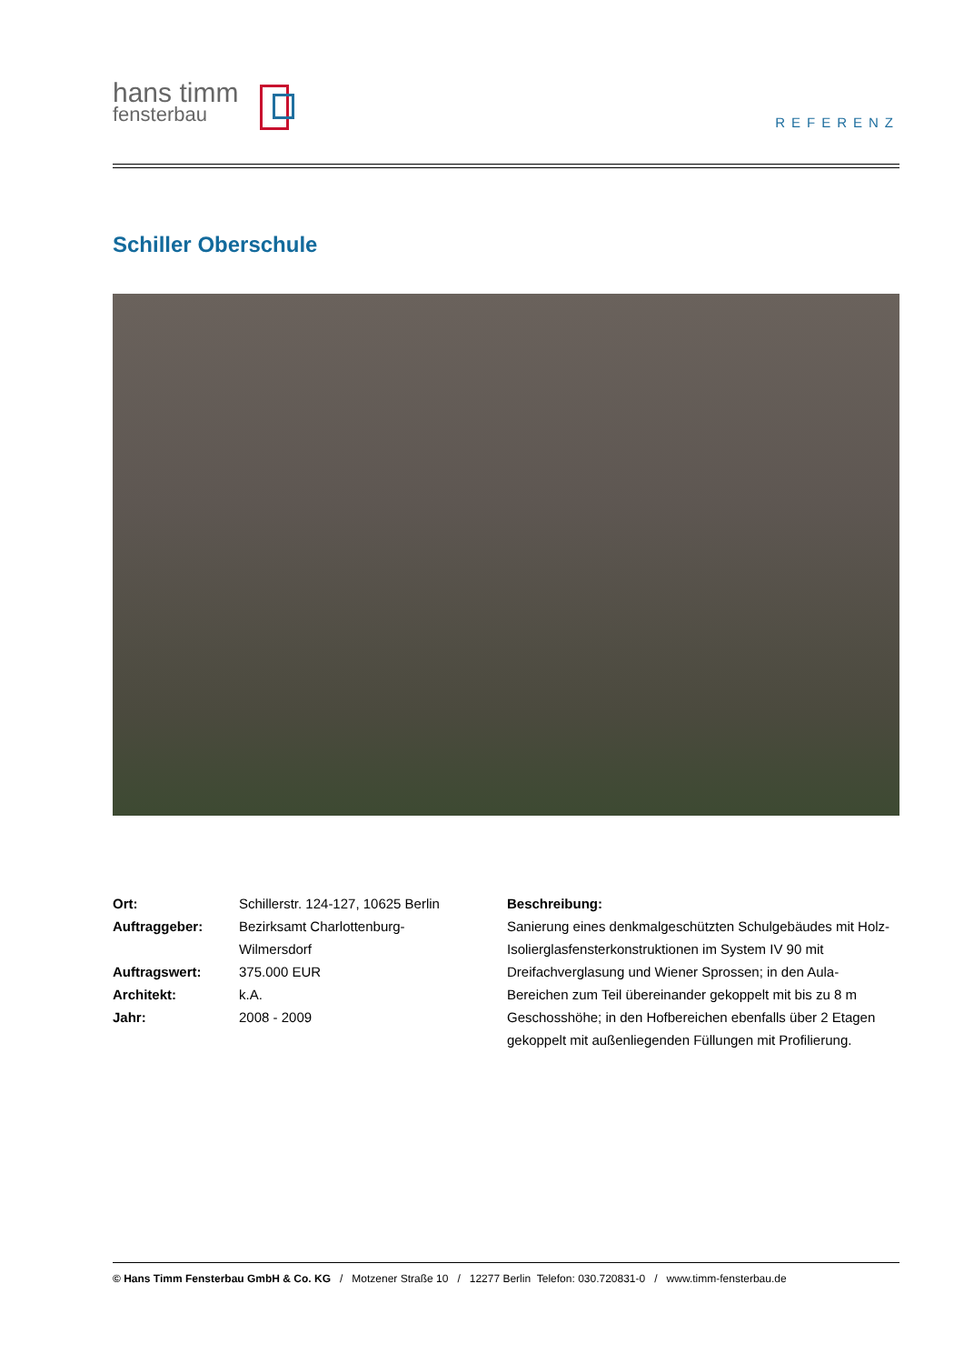hans timm
fensterbau
REFERENZ
Schiller Oberschule
| Ort: | Schillerstr. 124-127, 10625 Berlin |
| Auftraggeber: | Bezirksamt Charlottenburg- Wilmersdorf |
| Auftragswert: | 375.000 EUR |
| Architekt: | k.A. |
| Jahr: | 2008 - 2009 |
Beschreibung:
Sanierung eines denkmalgeschützten Schulgebäudes mit Holz-Isolierglasfensterkonstruktionen im System IV 90 mit Dreifachverglasung und Wiener Sprossen; in den Aula-Bereichen zum Teil übereinander gekoppelt mit bis zu 8 m Geschosshöhe; in den Hofbereichen ebenfalls über 2 Etagen gekoppelt mit außenliegenden Füllungen mit Profilierung.
© Hans Timm Fensterbau GmbH & Co. KG / Motzener Straße 10 / 12277 Berlin Telefon: 030.720831-0 / www.timm-fensterbau.de